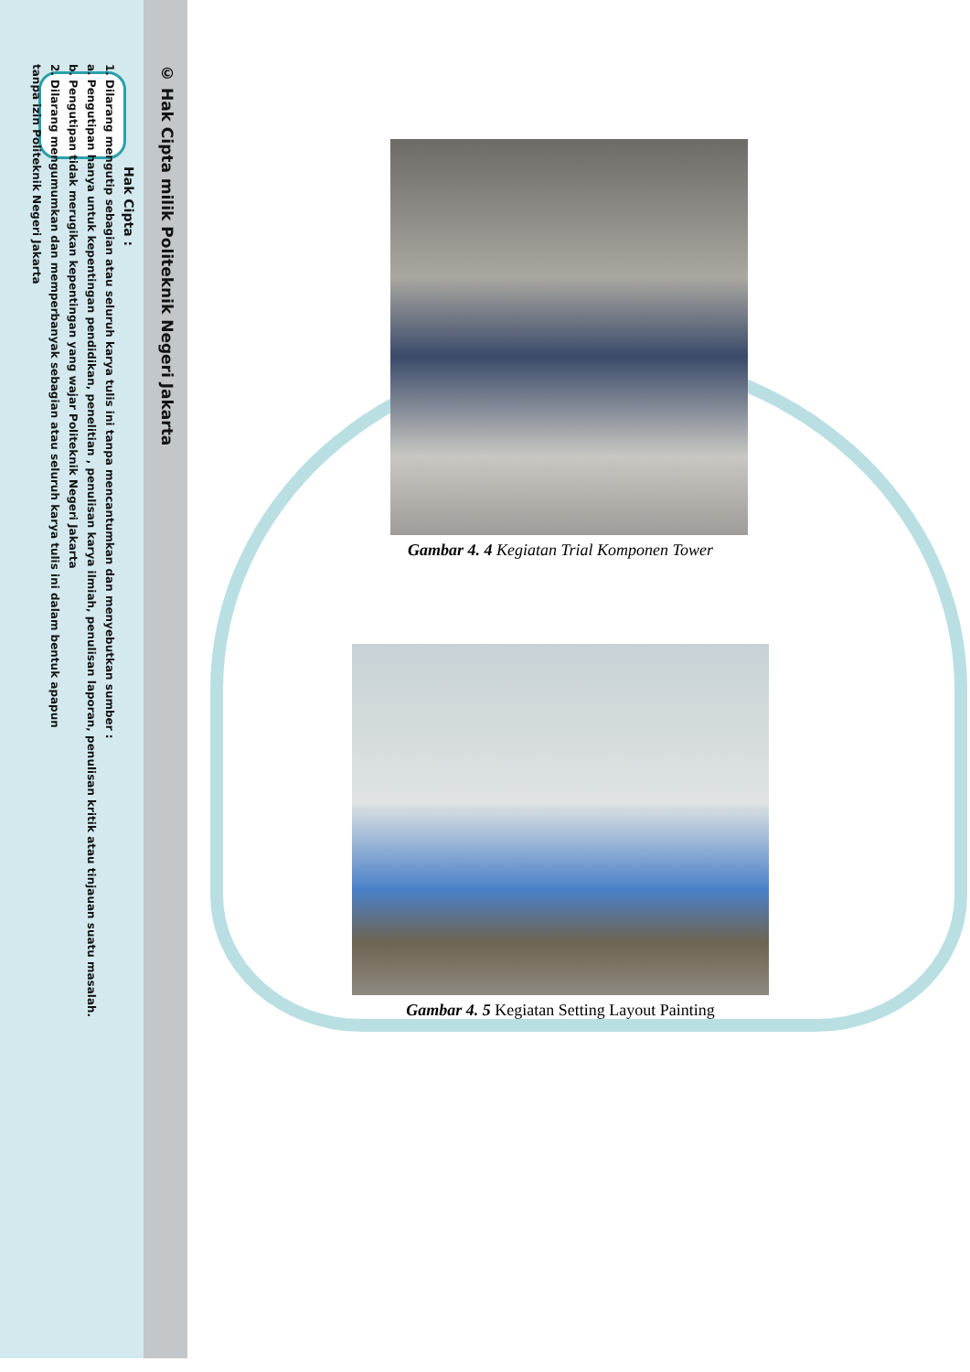© Hak Cipta milik Politeknik Negeri Jakarta
Hak Cipta :
1. Dilarang mengutip sebagian atau seluruh karya tulis ini tanpa mencantumkan dan menyebutkan sumber :
a. Pengutipan hanya untuk kepentingan pendidikan, penelitian , penulisan karya ilmiah, penulisan laporan, penulisan kritik atau tinjauan suatu masalah.
b. Pengutipan tidak merugikan kepentingan yang wajar Politeknik Negeri Jakarta
2. Dilarang mengumumkan dan memperbanyak sebagian atau seluruh karya tulis ini dalam bentuk apapun
tanpa izin Politeknik Negeri Jakarta
Gambar 4. 4 Kegiatan Trial Komponen Tower
Gambar 4. 5 Kegiatan Setting Layout Painting